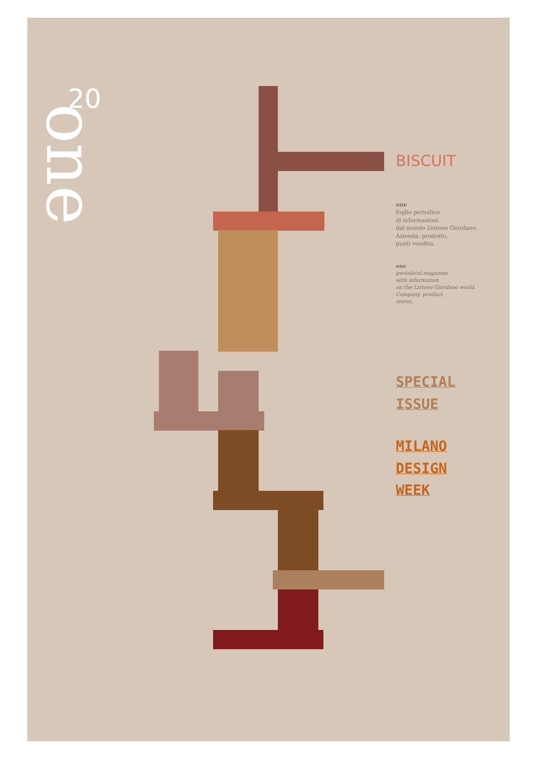20
one
BISCUIT
one
foglio periodico
di informazioni
dal mondo Listone Giordano.
Azienda, prodotto,
punti vendita.
one
periodical magazine
with information
on the Listone Giordano world.
Company, product,
stores.
SPECIAL
ISSUE
MILANO
DESIGN
WEEK